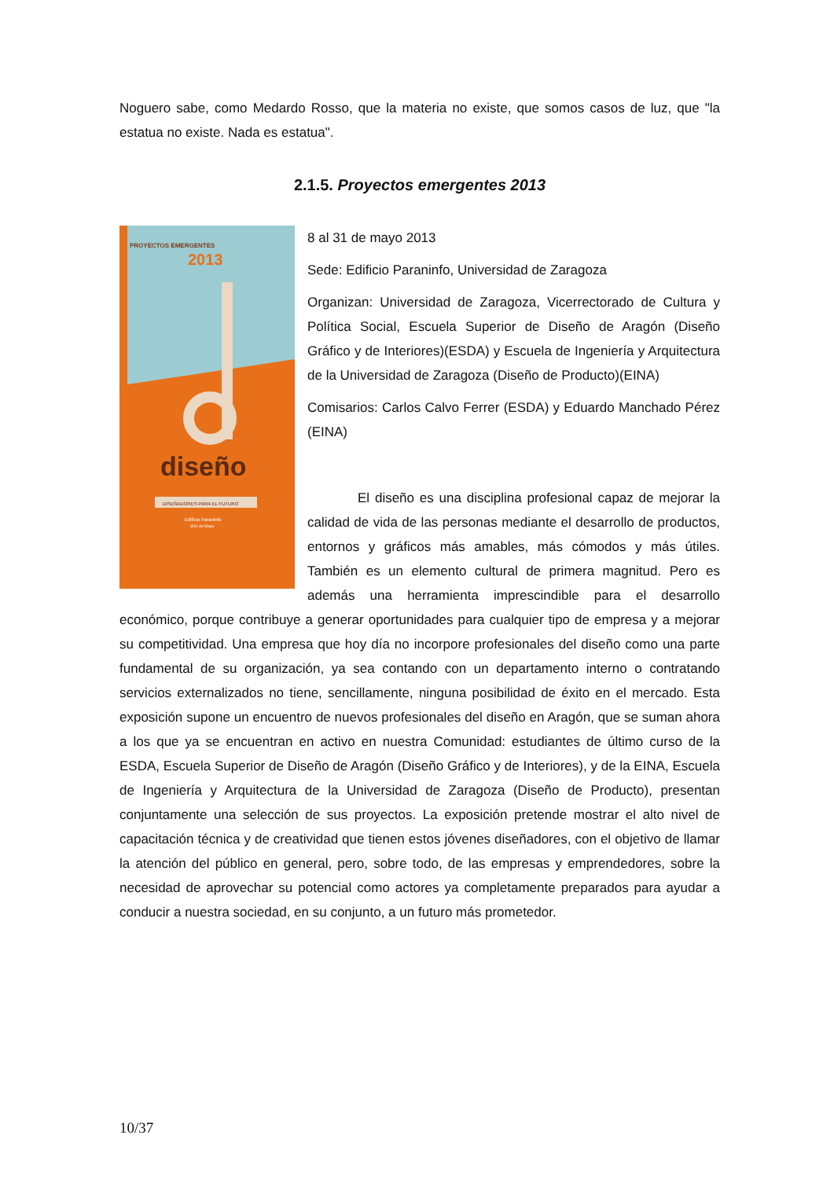Noguero sabe, como Medardo Rosso, que la materia no existe, que somos casos de luz, que "la estatua no existe. Nada es estatua".
2.1.5. Proyectos emergentes 2013
PROYECTOS EMERGENTES
2013
diseño
DISEÑADORES PARA EL FUTURO
Edificio Paraninfo
8/31 de Mayo
8 al 31 de mayo 2013
Sede: Edificio Paraninfo, Universidad de Zaragoza
Organizan: Universidad de Zaragoza, Vicerrectorado de Cultura y Política Social, Escuela Superior de Diseño de Aragón (Diseño Gráfico y de Interiores)(ESDA) y Escuela de Ingeniería y Arquitectura de la Universidad de Zaragoza (Diseño de Producto)(EINA)
Comisarios: Carlos Calvo Ferrer (ESDA) y Eduardo Manchado Pérez (EINA)
El diseño es una disciplina profesional capaz de mejorar la calidad de vida de las personas mediante el desarrollo de productos, entornos y gráficos más amables, más cómodos y más útiles. También es un elemento cultural de primera magnitud. Pero es además una herramienta imprescindible para el desarrollo económico, porque contribuye a generar oportunidades para cualquier tipo de empresa y a mejorar su competitividad. Una empresa que hoy día no incorpore profesionales del diseño como una parte fundamental de su organización, ya sea contando con un departamento interno o contratando servicios externalizados no tiene, sencillamente, ninguna posibilidad de éxito en el mercado. Esta exposición supone un encuentro de nuevos profesionales del diseño en Aragón, que se suman ahora a los que ya se encuentran en activo en nuestra Comunidad: estudiantes de último curso de la ESDA, Escuela Superior de Diseño de Aragón (Diseño Gráfico y de Interiores), y de la EINA, Escuela de Ingeniería y Arquitectura de la Universidad de Zaragoza (Diseño de Producto), presentan conjuntamente una selección de sus proyectos. La exposición pretende mostrar el alto nivel de capacitación técnica y de creatividad que tienen estos jóvenes diseñadores, con el objetivo de llamar la atención del público en general, pero, sobre todo, de las empresas y emprendedores, sobre la necesidad de aprovechar su potencial como actores ya completamente preparados para ayudar a conducir a nuestra sociedad, en su conjunto, a un futuro más prometedor.
10/37